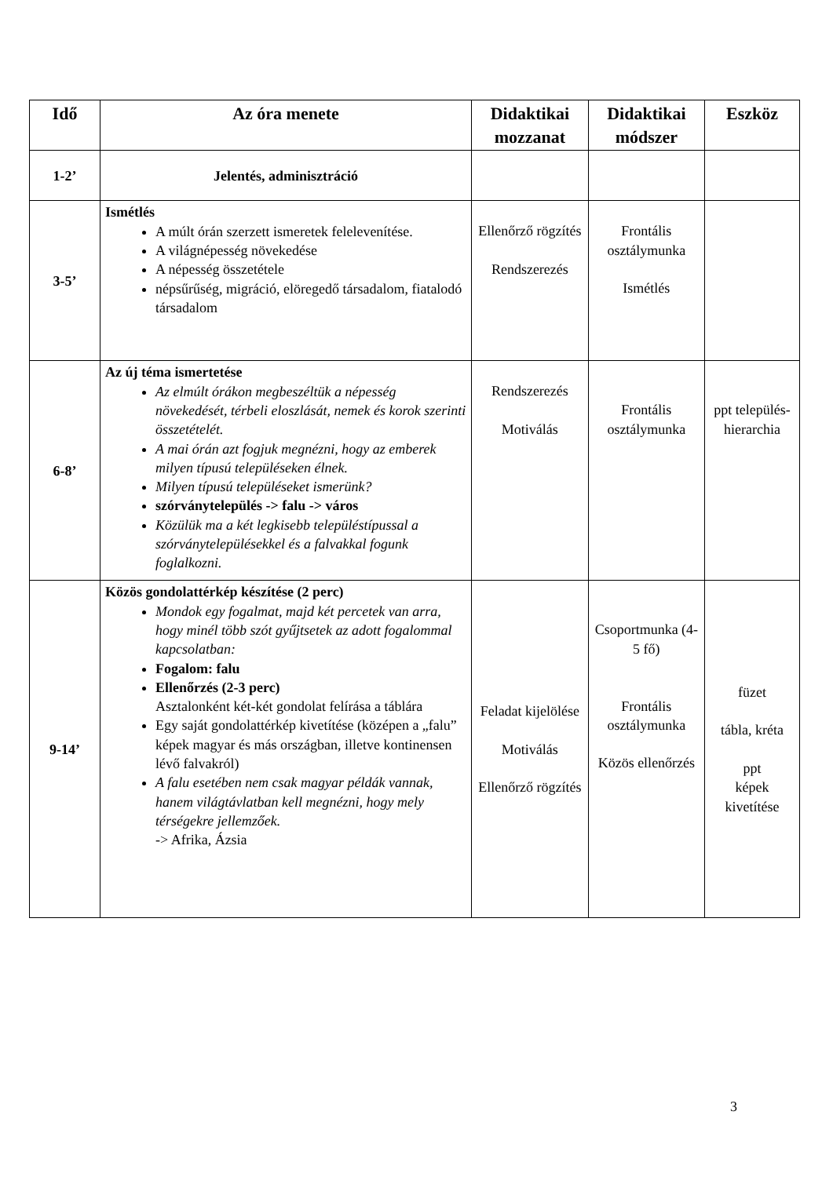| Idő | Az óra menete | Didaktikai mozzanat | Didaktikai módszer | Eszköz |
| --- | --- | --- | --- | --- |
| 1-2’ | Jelentés, adminisztráció | | | |
| 3-5’ | Ismétlés A múlt órán szerzett ismeretek felelevenítése. A világnépesség növekedése A népesség összetétele népsűrűség, migráció, elöregedő társadalom, fiatalodó társadalom | Ellenőrző rögzítés Rendszerezés | Frontális osztálymunka Ismétlés | |
| 6-8’ | Az új téma ismertetése Az elmúlt órákon megbeszéltük a népesség növekedését, térbeli eloszlását, nemek és korok szerinti összetételét. A mai órán azt fogjuk megnézni, hogy az emberek milyen típusú településeken élnek. Milyen típusú településeket ismerünk? szórványtelepülés -> falu -> város Közülük ma a két legkisebb településtípussal a szórványtelepülésekkel és a falvakkal fogunk foglalkozni. | Rendszerezés Motiválás | Frontális osztálymunka | ppt település-hierarchia |
| 9-14’ | Közös gondolattérkép készítése (2 perc) Mondok egy fogalmat, majd két percetek van arra, hogy minél több szót gyűjtsetek az adott fogalommal kapcsolatban: Fogalom: falu Ellenőrzés (2-3 perc) Asztalonként két-két gondolat felírása a táblára Egy saját gondolattérkép kivetítése (középen a „falu” képek magyar és más országban, illetve kontinensen lévő falvakról) A falu esetében nem csak magyar példák vannak, hanem világtávlatban kell megnézni, hogy mely térségekre jellemzőek. -> Afrika, Ázsia | Feladat kijelölése Motiválás Ellenőrző rögzítés | Csoportmunka (4-5 fő) Frontális osztálymunka Közös ellenőrzés | füzet tábla, kréta ppt képek kivetítése |
3